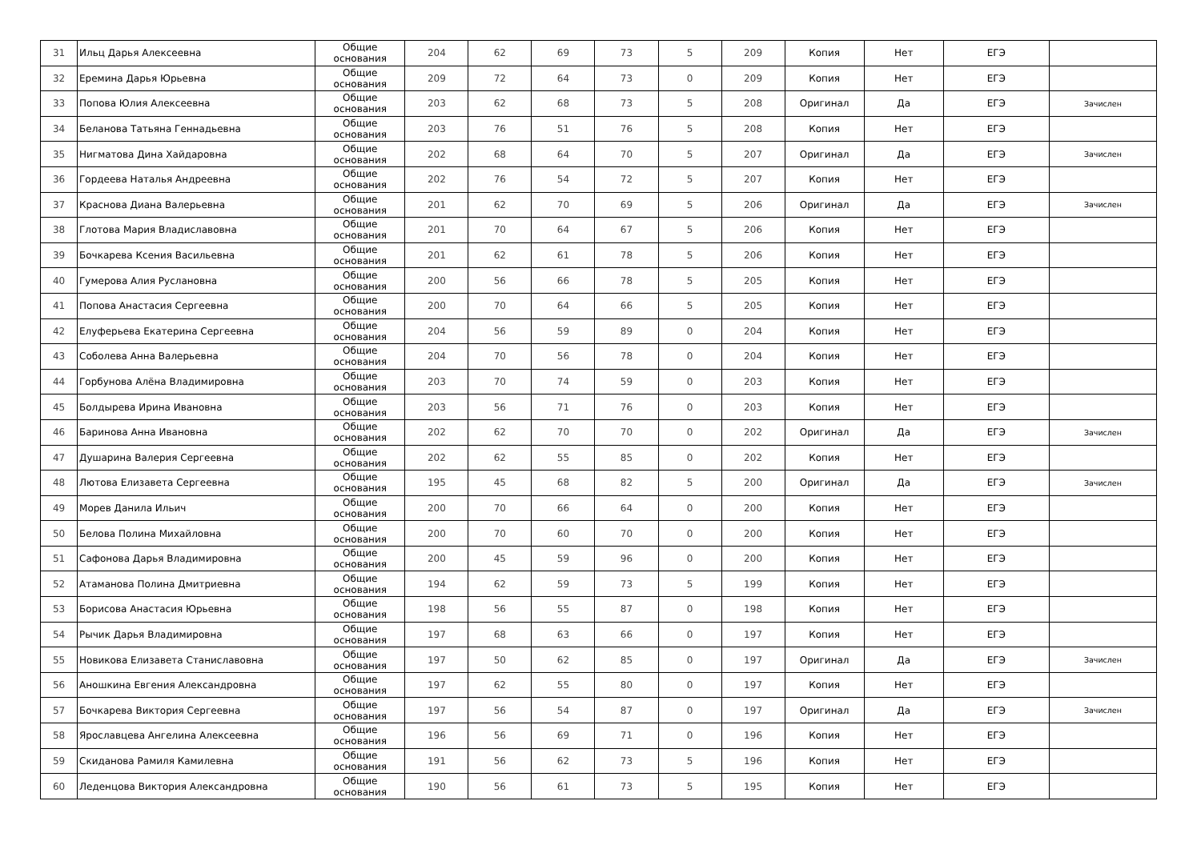| 31 | Ильц Дарья Алексеевна | Общие основания | 204 | 62 | 69 | 73 | 5 | 209 | Копия | Нет | ЕГЭ | |
| 32 | Еремина Дарья Юрьевна | Общие основания | 209 | 72 | 64 | 73 | 0 | 209 | Копия | Нет | ЕГЭ | |
| 33 | Попова Юлия Алексеевна | Общие основания | 203 | 62 | 68 | 73 | 5 | 208 | Оригинал | Да | ЕГЭ | Зачислен |
| 34 | Беланова Татьяна Геннадьевна | Общие основания | 203 | 76 | 51 | 76 | 5 | 208 | Копия | Нет | ЕГЭ | |
| 35 | Нигматова Дина Хайдаровна | Общие основания | 202 | 68 | 64 | 70 | 5 | 207 | Оригинал | Да | ЕГЭ | Зачислен |
| 36 | Гордеева Наталья Андреевна | Общие основания | 202 | 76 | 54 | 72 | 5 | 207 | Копия | Нет | ЕГЭ | |
| 37 | Краснова Диана Валерьевна | Общие основания | 201 | 62 | 70 | 69 | 5 | 206 | Оригинал | Да | ЕГЭ | Зачислен |
| 38 | Глотова Мария Владиславовна | Общие основания | 201 | 70 | 64 | 67 | 5 | 206 | Копия | Нет | ЕГЭ | |
| 39 | Бочкарева Ксения Васильевна | Общие основания | 201 | 62 | 61 | 78 | 5 | 206 | Копия | Нет | ЕГЭ | |
| 40 | Гумерова Алия Руслановна | Общие основания | 200 | 56 | 66 | 78 | 5 | 205 | Копия | Нет | ЕГЭ | |
| 41 | Попова Анастасия Сергеевна | Общие основания | 200 | 70 | 64 | 66 | 5 | 205 | Копия | Нет | ЕГЭ | |
| 42 | Елуферьева Екатерина Сергеевна | Общие основания | 204 | 56 | 59 | 89 | 0 | 204 | Копия | Нет | ЕГЭ | |
| 43 | Соболева Анна Валерьевна | Общие основания | 204 | 70 | 56 | 78 | 0 | 204 | Копия | Нет | ЕГЭ | |
| 44 | Горбунова Алёна Владимировна | Общие основания | 203 | 70 | 74 | 59 | 0 | 203 | Копия | Нет | ЕГЭ | |
| 45 | Болдырева Ирина Ивановна | Общие основания | 203 | 56 | 71 | 76 | 0 | 203 | Копия | Нет | ЕГЭ | |
| 46 | Баринова Анна Ивановна | Общие основания | 202 | 62 | 70 | 70 | 0 | 202 | Оригинал | Да | ЕГЭ | Зачислен |
| 47 | Душарина Валерия Сергеевна | Общие основания | 202 | 62 | 55 | 85 | 0 | 202 | Копия | Нет | ЕГЭ | |
| 48 | Лютова Елизавета Сергеевна | Общие основания | 195 | 45 | 68 | 82 | 5 | 200 | Оригинал | Да | ЕГЭ | Зачислен |
| 49 | Морев Данила Ильич | Общие основания | 200 | 70 | 66 | 64 | 0 | 200 | Копия | Нет | ЕГЭ | |
| 50 | Белова Полина Михайловна | Общие основания | 200 | 70 | 60 | 70 | 0 | 200 | Копия | Нет | ЕГЭ | |
| 51 | Сафонова Дарья Владимировна | Общие основания | 200 | 45 | 59 | 96 | 0 | 200 | Копия | Нет | ЕГЭ | |
| 52 | Атаманова Полина Дмитриевна | Общие основания | 194 | 62 | 59 | 73 | 5 | 199 | Копия | Нет | ЕГЭ | |
| 53 | Борисова Анастасия Юрьевна | Общие основания | 198 | 56 | 55 | 87 | 0 | 198 | Копия | Нет | ЕГЭ | |
| 54 | Рычик Дарья Владимировна | Общие основания | 197 | 68 | 63 | 66 | 0 | 197 | Копия | Нет | ЕГЭ | |
| 55 | Новикова Елизавета Станиславовна | Общие основания | 197 | 50 | 62 | 85 | 0 | 197 | Оригинал | Да | ЕГЭ | Зачислен |
| 56 | Аношкина Евгения Александровна | Общие основания | 197 | 62 | 55 | 80 | 0 | 197 | Копия | Нет | ЕГЭ | |
| 57 | Бочкарева Виктория Сергеевна | Общие основания | 197 | 56 | 54 | 87 | 0 | 197 | Оригинал | Да | ЕГЭ | Зачислен |
| 58 | Ярославцева Ангелина Алексеевна | Общие основания | 196 | 56 | 69 | 71 | 0 | 196 | Копия | Нет | ЕГЭ | |
| 59 | Скиданова Рамиля Камилевна | Общие основания | 191 | 56 | 62 | 73 | 5 | 196 | Копия | Нет | ЕГЭ | |
| 60 | Леденцова Виктория Александровна | Общие основания | 190 | 56 | 61 | 73 | 5 | 195 | Копия | Нет | ЕГЭ | |